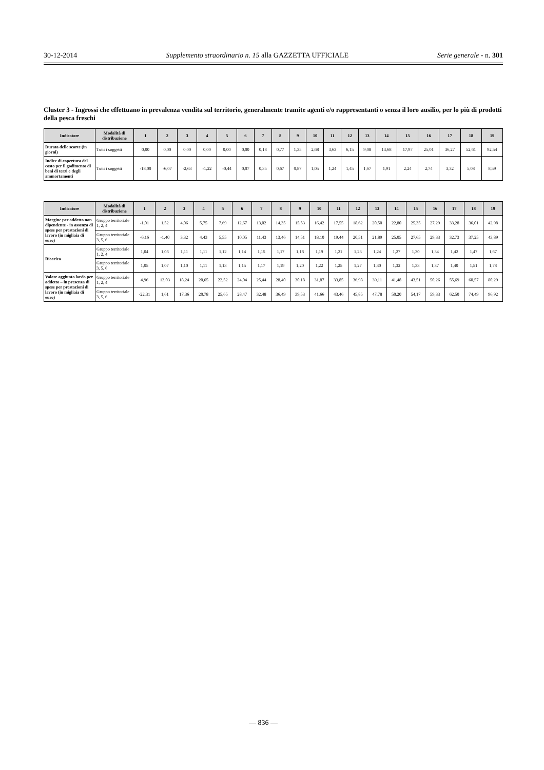30-12-2014 Supplemento straordinario n. 15 alla GAZZETTA UFFICIALE Serie generale - n. 301
Cluster 3 - Ingrossi che effettuano in prevalenza vendita sul territorio, generalmente tramite agenti e/o rappresentanti o senza il loro ausilio, per lo più di prodotti della pesca freschi
| Indicatore | Modalità di distribuzione | 1 | 2 | 3 | 4 | 5 | 6 | 7 | 8 | 9 | 10 | 11 | 12 | 13 | 14 | 15 | 16 | 17 | 18 | 19 |
| --- | --- | --- | --- | --- | --- | --- | --- | --- | --- | --- | --- | --- | --- | --- | --- | --- | --- | --- | --- | --- |
| Durata delle scorte (in giorni) | Tutti i soggetti | 0,00 | 0,00 | 0,00 | 0,00 | 0,00 | 0,00 | 0,18 | 0,77 | 1,35 | 2,68 | 3,63 | 6,15 | 9,08 | 13,68 | 17,97 | 25,01 | 36,27 | 52,61 | 92,54 |
| Indice di copertura del costo per il godimento di beni di terzi e degli ammortamenti | Tutti i soggetti | -18,00 | -6,07 | -2,63 | -1,22 | -0,44 | 0,07 | 0,35 | 0,67 | 0,87 | 1,05 | 1,24 | 1,45 | 1,67 | 1,91 | 2,24 | 2,74 | 3,32 | 5,08 | 8,59 |
| Indicatore | Modalità di distribuzione | 1 | 2 | 3 | 4 | 5 | 6 | 7 | 8 | 9 | 10 | 11 | 12 | 13 | 14 | 15 | 16 | 17 | 18 | 19 |
| --- | --- | --- | --- | --- | --- | --- | --- | --- | --- | --- | --- | --- | --- | --- | --- | --- | --- | --- | --- | --- |
| Margine per addetto non dipendente - in assenza di spese per prestazioni di lavoro (in migliaia di euro) | Gruppo territoriale 1, 2, 4 | -1,01 | 1,52 | 4,06 | 5,75 | 7,69 | 12,67 | 13,02 | 14,35 | 15,53 | 16,42 | 17,55 | 18,62 | 20,50 | 22,80 | 25,35 | 27,29 | 33,28 | 36,01 | 42,98 |
| | Gruppo territoriale 3, 5, 6 | -6,16 | -1,40 | 3,32 | 4,43 | 5,55 | 10,05 | 11,43 | 13,46 | 14,51 | 18,10 | 19,44 | 20,51 | 21,89 | 25,05 | 27,65 | 29,33 | 32,73 | 37,25 | 43,89 |
| Ricarico | Gruppo territoriale 1, 2, 4 | 1,04 | 1,08 | 1,11 | 1,11 | 1,12 | 1,14 | 1,15 | 1,17 | 1,18 | 1,19 | 1,21 | 1,23 | 1,24 | 1,27 | 1,30 | 1,34 | 1,42 | 1,47 | 1,67 |
| | Gruppo territoriale 3, 5, 6 | 1,05 | 1,07 | 1,10 | 1,11 | 1,13 | 1,15 | 1,17 | 1,19 | 1,20 | 1,22 | 1,25 | 1,27 | 1,30 | 1,32 | 1,33 | 1,37 | 1,40 | 1,51 | 1,78 |
| Valore aggiunto lordo per addetto – in presenza di spese per prestazioni di lavoro (in migliaia di euro) | Gruppo territoriale 1, 2, 4 | 4,96 | 13,03 | 18,24 | 20,65 | 22,52 | 24,04 | 25,44 | 28,40 | 30,18 | 31,87 | 33,85 | 36,98 | 39,11 | 41,48 | 43,51 | 50,26 | 55,69 | 60,57 | 80,29 |
| | Gruppo territoriale 3, 5, 6 | -22,31 | 1,61 | 17,36 | 20,78 | 25,65 | 28,47 | 32,48 | 36,49 | 39,53 | 41,66 | 43,46 | 45,85 | 47,78 | 50,20 | 54,17 | 59,33 | 62,50 | 74,49 | 96,92 |
— 836 —